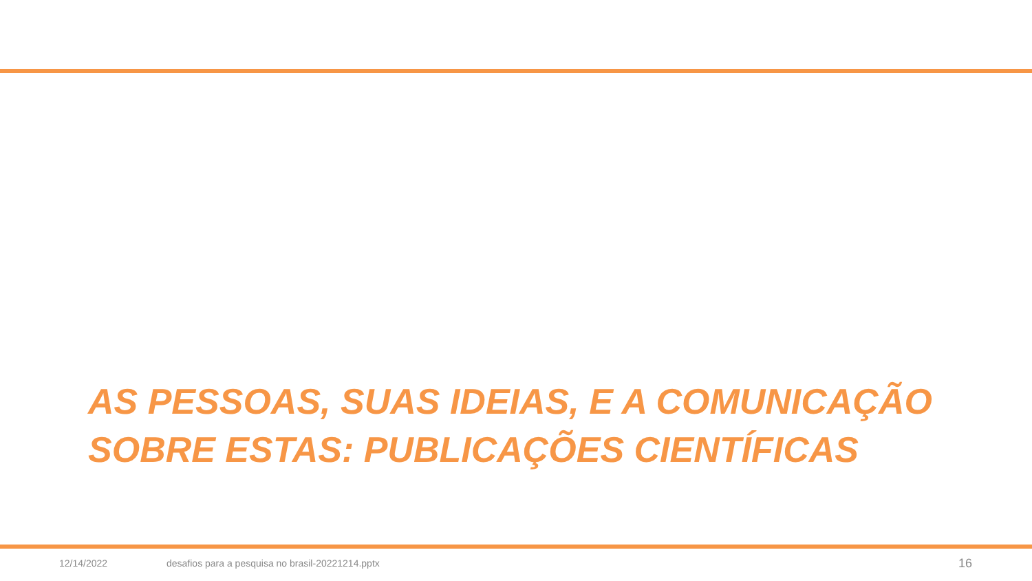AS PESSOAS, SUAS IDEIAS, E A COMUNICAÇÃO SOBRE ESTAS: PUBLICAÇÕES CIENTÍFICAS
12/14/2022 desafios para a pesquisa no brasil-20221214.pptx 16